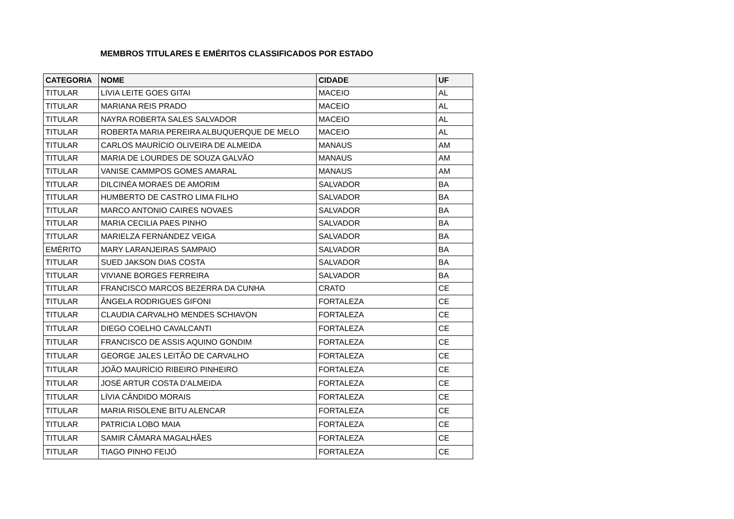MEMBROS TITULARES E EMÉRITOS CLASSIFICADOS POR ESTADO
| CATEGORIA | NOME | CIDADE | UF |
| --- | --- | --- | --- |
| TITULAR | LIVIA LEITE GOES GITAI | MACEIO | AL |
| TITULAR | MARIANA REIS PRADO | MACEIO | AL |
| TITULAR | NAYRA ROBERTA SALES SALVADOR | MACEIO | AL |
| TITULAR | ROBERTA MARIA PEREIRA ALBUQUERQUE DE MELO | MACEIO | AL |
| TITULAR | CARLOS MAURÍCIO OLIVEIRA DE ALMEIDA | MANAUS | AM |
| TITULAR | MARIA DE LOURDES DE SOUZA GALVÃO | MANAUS | AM |
| TITULAR | VANISE CAMMPOS GOMES AMARAL | MANAUS | AM |
| TITULAR | DILCINÉA MORAES DE AMORIM | SALVADOR | BA |
| TITULAR | HUMBERTO DE CASTRO LIMA FILHO | SALVADOR | BA |
| TITULAR | MARCO ANTONIO CAIRES NOVAES | SALVADOR | BA |
| TITULAR | MARIA CECILIA PAES PINHO | SALVADOR | BA |
| TITULAR | MARIELZA FERNÁNDEZ VEIGA | SALVADOR | BA |
| EMÉRITO | MARY LARANJEIRAS SAMPAIO | SALVADOR | BA |
| TITULAR | SUED JAKSON DIAS COSTA | SALVADOR | BA |
| TITULAR | VIVIANE BORGES FERREIRA | SALVADOR | BA |
| TITULAR | FRANCISCO MARCOS BEZERRA DA CUNHA | CRATO | CE |
| TITULAR | ÂNGELA RODRIGUES GIFONI | FORTALEZA | CE |
| TITULAR | CLAUDIA CARVALHO MENDES SCHIAVON | FORTALEZA | CE |
| TITULAR | DIEGO COELHO CAVALCANTI | FORTALEZA | CE |
| TITULAR | FRANCISCO DE ASSIS AQUINO GONDIM | FORTALEZA | CE |
| TITULAR | GEORGE JALES LEITÃO DE CARVALHO | FORTALEZA | CE |
| TITULAR | JOÃO MAURÍCIO RIBEIRO PINHEIRO | FORTALEZA | CE |
| TITULAR | JOSÉ ARTUR COSTA D'ALMEIDA | FORTALEZA | CE |
| TITULAR | LÍVIA CÂNDIDO MORAIS | FORTALEZA | CE |
| TITULAR | MARIA RISOLENE BITU ALENCAR | FORTALEZA | CE |
| TITULAR | PATRICIA LOBO MAIA | FORTALEZA | CE |
| TITULAR | SAMIR CÂMARA MAGALHÃES | FORTALEZA | CE |
| TITULAR | TIAGO PINHO FEIJÓ | FORTALEZA | CE |